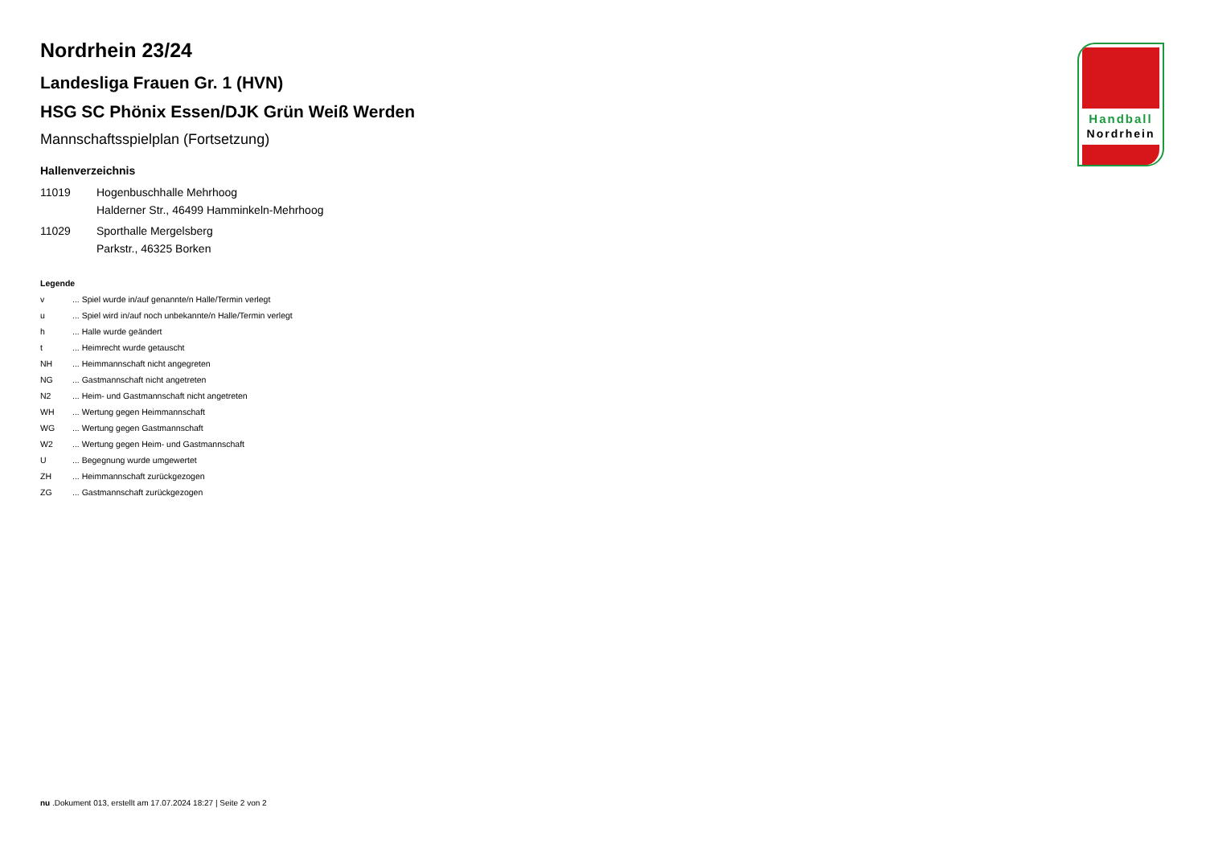Handball
Nordrhein
Nordrhein 23/24
Landesliga Frauen Gr. 1 (HVN)
HSG SC Phönix Essen/DJK Grün Weiß Werden
Mannschaftsspielplan (Fortsetzung)
Hallenverzeichnis
| 11019 | Hogenbuschhalle Mehrhoog |
| | Halderner Str., 46499 Hamminkeln-Mehrhoog |
| 11029 | Sporthalle Mergelsberg |
| | Parkstr., 46325 Borken |
Legende
| v | ... Spiel wurde in/auf genannte/n Halle/Termin verlegt |
| u | ... Spiel wird in/auf noch unbekannte/n Halle/Termin verlegt |
| h | ... Halle wurde geändert |
| t | ... Heimrecht wurde getauscht |
| NH | ... Heimmannschaft nicht angegreten |
| NG | ... Gastmannschaft nicht angetreten |
| N2 | ... Heim- und Gastmannschaft nicht angetreten |
| WH | ... Wertung gegen Heimmannschaft |
| WG | ... Wertung gegen Gastmannschaft |
| W2 | ... Wertung gegen Heim- und Gastmannschaft |
| U | ... Begegnung wurde umgewertet |
| ZH | ... Heimmannschaft zurückgezogen |
| ZG | ... Gastmannschaft zurückgezogen |
nu .Dokument 013, erstellt am 17.07.2024 18:27 | Seite 2 von 2